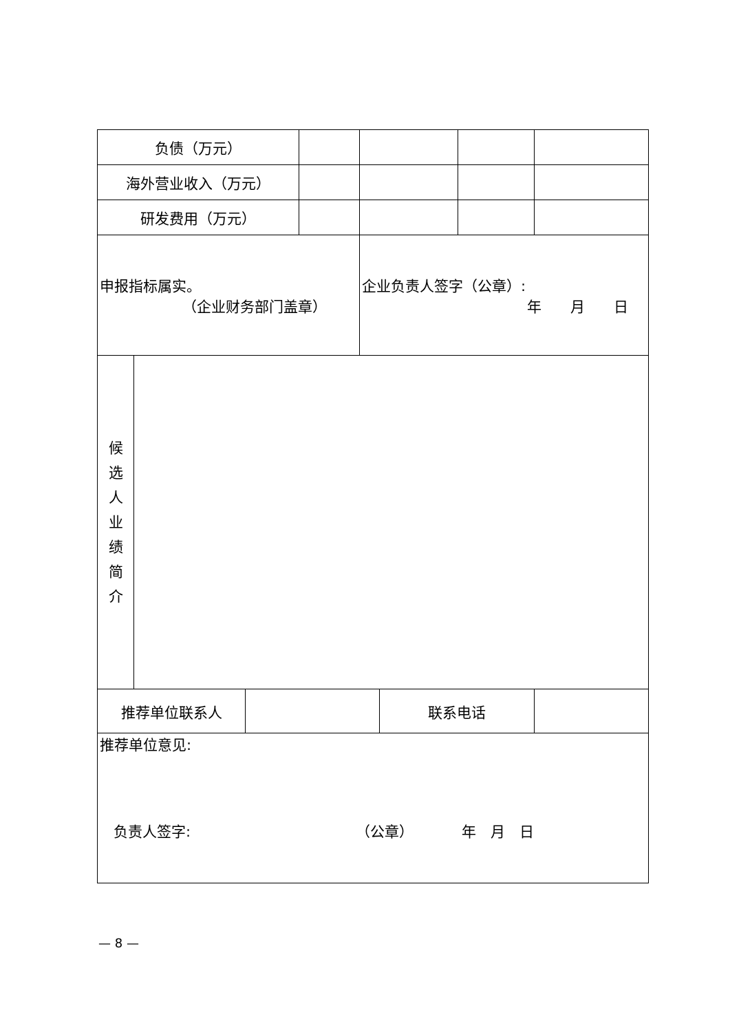| 负债（万元） | | | | | | | |
| 海外营业收入（万元） | | | | | | | |
| 研发费用（万元） | | | | | | | |
| 申报指标属实。 （企业财务部门盖章） | | | | 企业负责人签字（公章）: 年 月 日 | | | |
| 候 选 人 业 绩 简 介 | | | | | | | |
| 推荐单位联系人 | | | | | 联系电话 | | |
| 推荐单位意见: 负责人签字: （公章） 年 月 日 | | | | | | | |
— 8 —